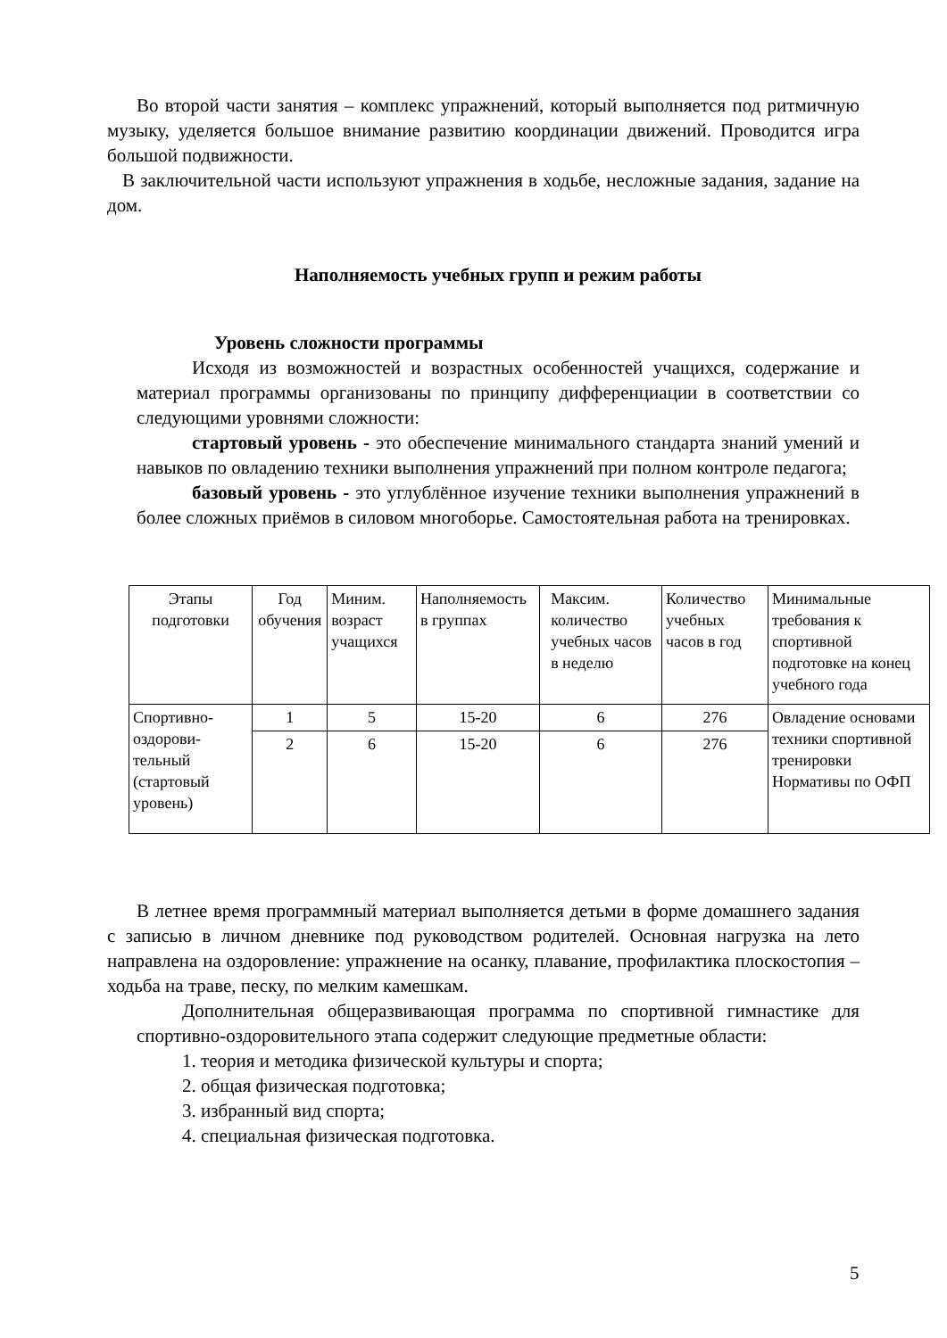Во второй части занятия – комплекс упражнений, который выполняется под ритмичную музыку, уделяется большое внимание развитию координации движений. Проводится игра большой подвижности.
В заключительной части используют упражнения в ходьбе, несложные задания, задание на дом.
Наполняемость учебных групп и режим работы
Уровень сложности программы
Исходя из возможностей и возрастных особенностей учащихся, содержание и материал программы организованы по принципу дифференциации в соответствии со следующими уровнями сложности:
стартовый уровень - это обеспечение минимального стандарта знаний умений и навыков по овладению техники выполнения упражнений при полном контроле педагога;
базовый уровень - это углублённое изучение техники выполнения упражнений в более сложных приёмов в силовом многоборье. Самостоятельная работа на тренировках.
| Этапы подготовки | Год обучения | Миним. возраст учащихся | Наполняемость в группах | Максим. количество учебных часов в неделю | Количество учебных часов в год | Минимальные требования к спортивной подготовке на конец учебного года |
| Спортивно-оздорови-тельный (стартовый уровень) | 1 | 5 | 15-20 | 6 | 276 | Овладение основами техники спортивной тренировки Нормативы по ОФП |
| | 2 | 6 | 15-20 | 6 | 276 | |
В летнее время программный материал выполняется детьми в форме домашнего задания с записью в личном дневнике под руководством родителей. Основная нагрузка на лето направлена на оздоровление: упражнение на осанку, плавание, профилактика плоскостопия – ходьба на траве, песку, по мелким камешкам.
Дополнительная общеразвивающая программа по спортивной гимнастике для спортивно-оздоровительного этапа содержит следующие предметные области:
1. теория и методика физической культуры и спорта;
2. общая физическая подготовка;
3. избранный вид спорта;
4. специальная физическая подготовка.
5